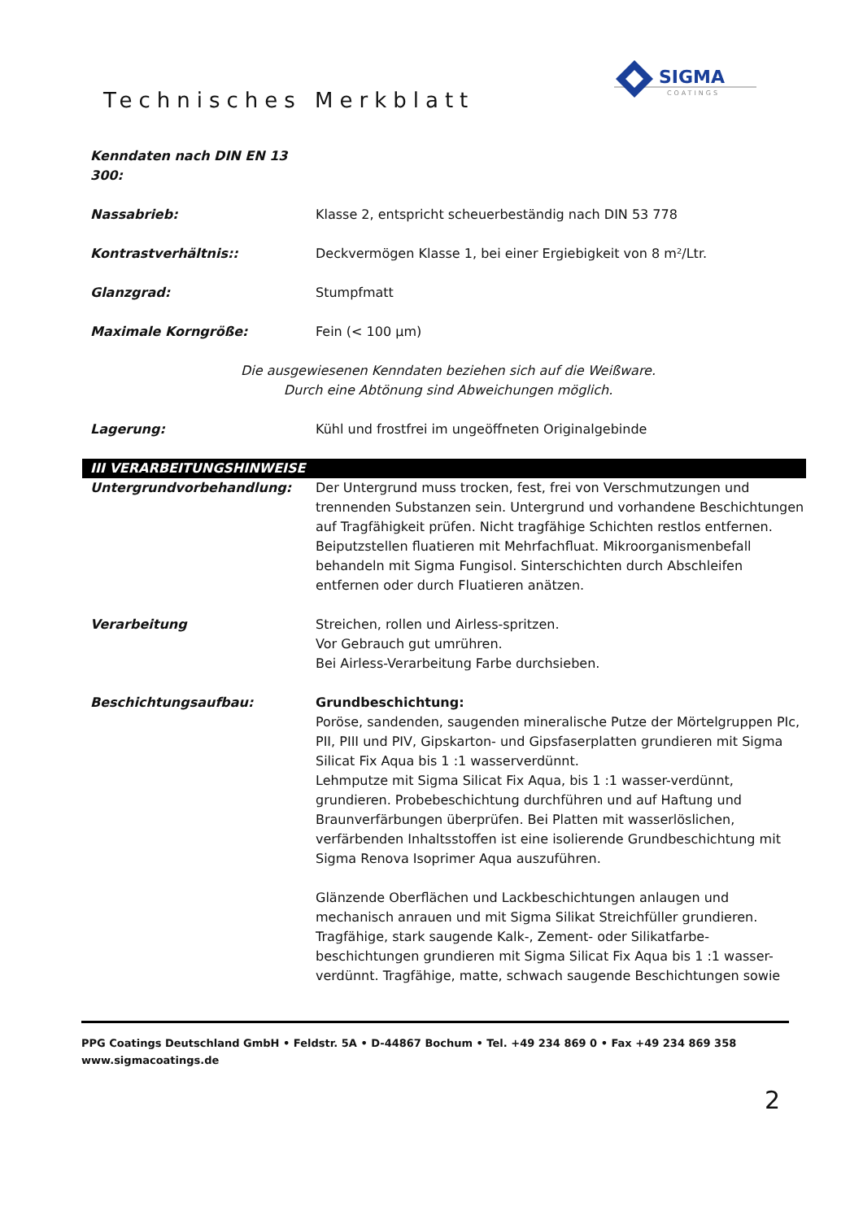Technisches Merkblatt
SIGMA
COATINGS
Kenndaten nach DIN EN 13 300:
Nassabrieb: Klasse 2, entspricht scheuerbeständig nach DIN 53 778
Kontrastverhältnis:: Deckvermögen Klasse 1, bei einer Ergiebigkeit von 8 m²/Ltr.
Glanzgrad: Stumpfmatt
Maximale Korngröße: Fein (< 100 µm)
Die ausgewiesenen Kenndaten beziehen sich auf die Weißware.
Durch eine Abtönung sind Abweichungen möglich.
Lagerung: Kühl und frostfrei im ungeöffneten Originalgebinde
III VERARBEITUNGSHINWEISE
Untergrundvorbehandlung: Der Untergrund muss trocken, fest, frei von Verschmutzungen und trennenden Substanzen sein. Untergrund und vorhandene Beschichtungen auf Tragfähigkeit prüfen. Nicht tragfähige Schichten restlos entfernen. Beiputzstellen fluatieren mit Mehrfachfluat. Mikroorganismenbefall behandeln mit Sigma Fungisol. Sinterschichten durch Abschleifen entfernen oder durch Fluatieren anätzen.
Verarbeitung Streichen, rollen und Airless-spritzen.
Vor Gebrauch gut umrühren.
Bei Airless-Verarbeitung Farbe durchsieben.
Beschichtungsaufbau: Grundbeschichtung:
Poröse, sandenden, saugenden mineralische Putze der Mörtelgruppen PIc, PII, PIII und PIV, Gipskarton- und Gipsfaserplatten grundieren mit Sigma Silicat Fix Aqua bis 1 :1 wasserverdünnt.
Lehmputze mit Sigma Silicat Fix Aqua, bis 1 :1 wasser-verdünnt, grundieren. Probebeschichtung durchführen und auf Haftung und Braunverfärbungen überprüfen. Bei Platten mit wasserlöslichen, verfärbenden Inhaltsstoffen ist eine isolierende Grundbeschichtung mit Sigma Renova Isoprimer Aqua auszuführen.
Glänzende Oberflächen und Lackbeschichtungen anlaugen und mechanisch anrauen und mit Sigma Silikat Streichfüller grundieren. Tragfähige, stark saugende Kalk-, Zement- oder Silikatfarbe-beschichtungen grundieren mit Sigma Silicat Fix Aqua bis 1 :1 wasser-verdünnt. Tragfähige, matte, schwach saugende Beschichtungen sowie
PPG Coatings Deutschland GmbH • Feldstr. 5A • D-44867 Bochum • Tel. +49 234 869 0 • Fax +49 234 869 358
www.sigmacoatings.de
2